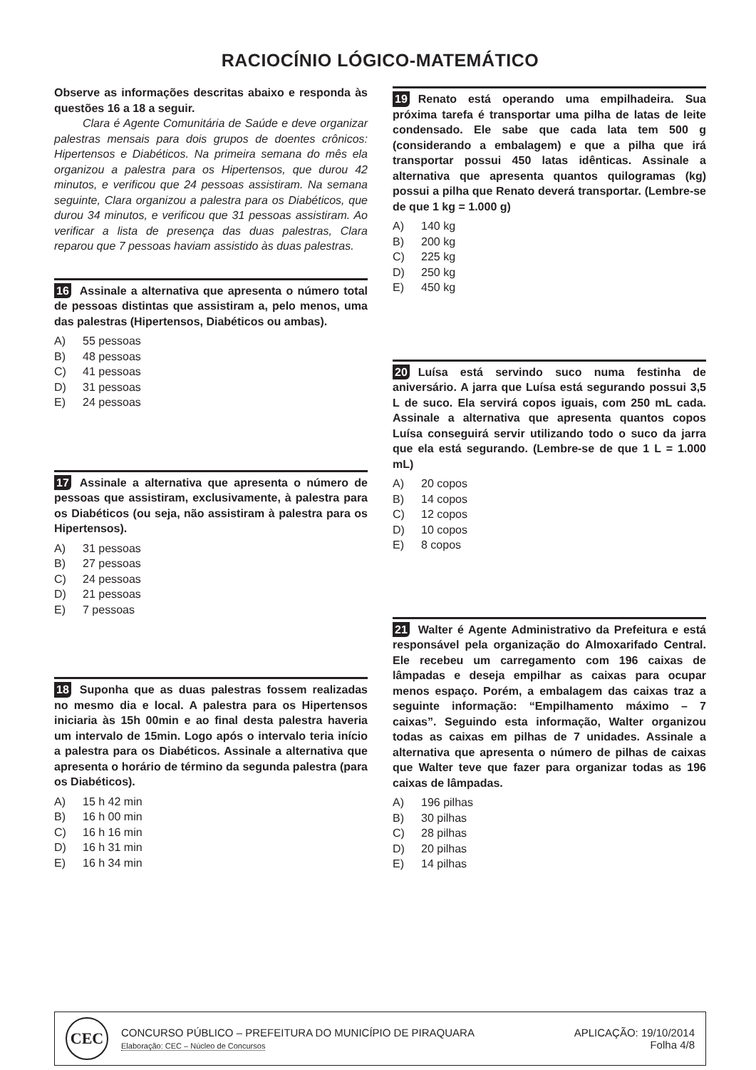RACIOCÍNIO LÓGICO-MATEMÁTICO
Observe as informações descritas abaixo e responda às questões 16 a 18 a seguir.
Clara é Agente Comunitária de Saúde e deve organizar palestras mensais para dois grupos de doentes crônicos: Hipertensos e Diabéticos. Na primeira semana do mês ela organizou a palestra para os Hipertensos, que durou 42 minutos, e verificou que 24 pessoas assistiram. Na semana seguinte, Clara organizou a palestra para os Diabéticos, que durou 34 minutos, e verificou que 31 pessoas assistiram. Ao verificar a lista de presença das duas palestras, Clara reparou que 7 pessoas haviam assistido às duas palestras.
16 Assinale a alternativa que apresenta o número total de pessoas distintas que assistiram a, pelo menos, uma das palestras (Hipertensos, Diabéticos ou ambas).
A) 55 pessoas
B) 48 pessoas
C) 41 pessoas
D) 31 pessoas
E) 24 pessoas
17 Assinale a alternativa que apresenta o número de pessoas que assistiram, exclusivamente, à palestra para os Diabéticos (ou seja, não assistiram à palestra para os Hipertensos).
A) 31 pessoas
B) 27 pessoas
C) 24 pessoas
D) 21 pessoas
E) 7 pessoas
18 Suponha que as duas palestras fossem realizadas no mesmo dia e local. A palestra para os Hipertensos iniciaria às 15h 00min e ao final desta palestra haveria um intervalo de 15min. Logo após o intervalo teria início a palestra para os Diabéticos. Assinale a alternativa que apresenta o horário de término da segunda palestra (para os Diabéticos).
A) 15 h 42 min
B) 16 h 00 min
C) 16 h 16 min
D) 16 h 31 min
E) 16 h 34 min
19 Renato está operando uma empilhadeira. Sua próxima tarefa é transportar uma pilha de latas de leite condensado. Ele sabe que cada lata tem 500 g (considerando a embalagem) e que a pilha que irá transportar possui 450 latas idênticas. Assinale a alternativa que apresenta quantos quilogramas (kg) possui a pilha que Renato deverá transportar. (Lembre-se de que 1 kg = 1.000 g)
A) 140 kg
B) 200 kg
C) 225 kg
D) 250 kg
E) 450 kg
20 Luísa está servindo suco numa festinha de aniversário. A jarra que Luísa está segurando possui 3,5 L de suco. Ela servirá copos iguais, com 250 mL cada. Assinale a alternativa que apresenta quantos copos Luísa conseguirá servir utilizando todo o suco da jarra que ela está segurando. (Lembre-se de que 1 L = 1.000 mL)
A) 20 copos
B) 14 copos
C) 12 copos
D) 10 copos
E) 8 copos
21 Walter é Agente Administrativo da Prefeitura e está responsável pela organização do Almoxarifado Central. Ele recebeu um carregamento com 196 caixas de lâmpadas e deseja empilhar as caixas para ocupar menos espaço. Porém, a embalagem das caixas traz a seguinte informação: “Empilhamento máximo – 7 caixas”. Seguindo esta informação, Walter organizou todas as caixas em pilhas de 7 unidades. Assinale a alternativa que apresenta o número de pilhas de caixas que Walter teve que fazer para organizar todas as 196 caixas de lâmpadas.
A) 196 pilhas
B) 30 pilhas
C) 28 pilhas
D) 20 pilhas
E) 14 pilhas
CEC
CONCURSO PÚBLICO – PREFEITURA DO MUNICÍPIO DE PIRAQUARA
Elaboração: CEC – Núcleo de Concursos
APLICAÇÃO: 19/10/2014
Folha 4/8